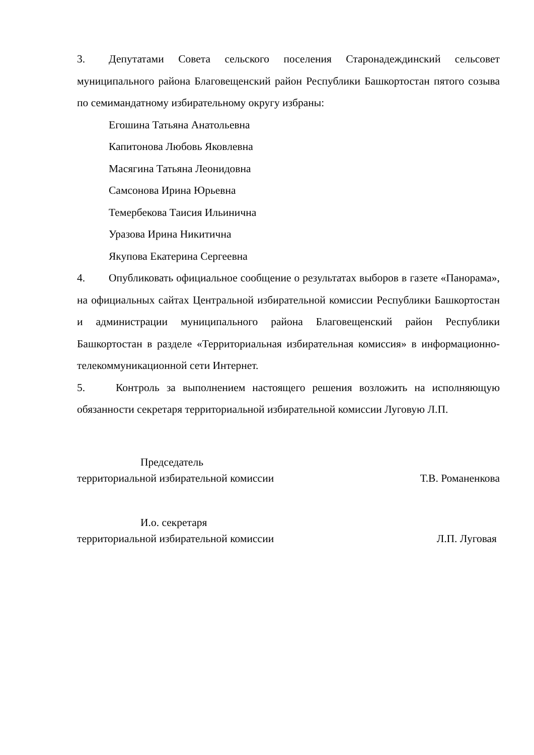3. Депутатами Совета сельского поселения Старонадеждинский сельсовет муниципального района Благовещенский район Республики Башкортостан пятого созыва по семимандатному избирательному округу избраны:
Егошина Татьяна Анатольевна
Капитонова Любовь Яковлевна
Масягина Татьяна Леонидовна
Самсонова Ирина Юрьевна
Темербекова Таисия Ильинична
Уразова Ирина Никитична
Якупова Екатерина Сергеевна
4. Опубликовать официальное сообщение о результатах выборов в газете «Панорама», на официальных сайтах Центральной избирательной комиссии Республики Башкортостан и администрации муниципального района Благовещенский район Республики Башкортостан в разделе «Территориальная избирательная комиссия» в информационно-телекоммуникационной сети Интернет.
5. Контроль за выполнением настоящего решения возложить на исполняющую обязанности секретаря территориальной избирательной комиссии Луговую Л.П.
Председатель
территориальной избирательной комиссии Т.В. Романенкова
И.о. секретаря
территориальной избирательной комиссии Л.П. Луговая